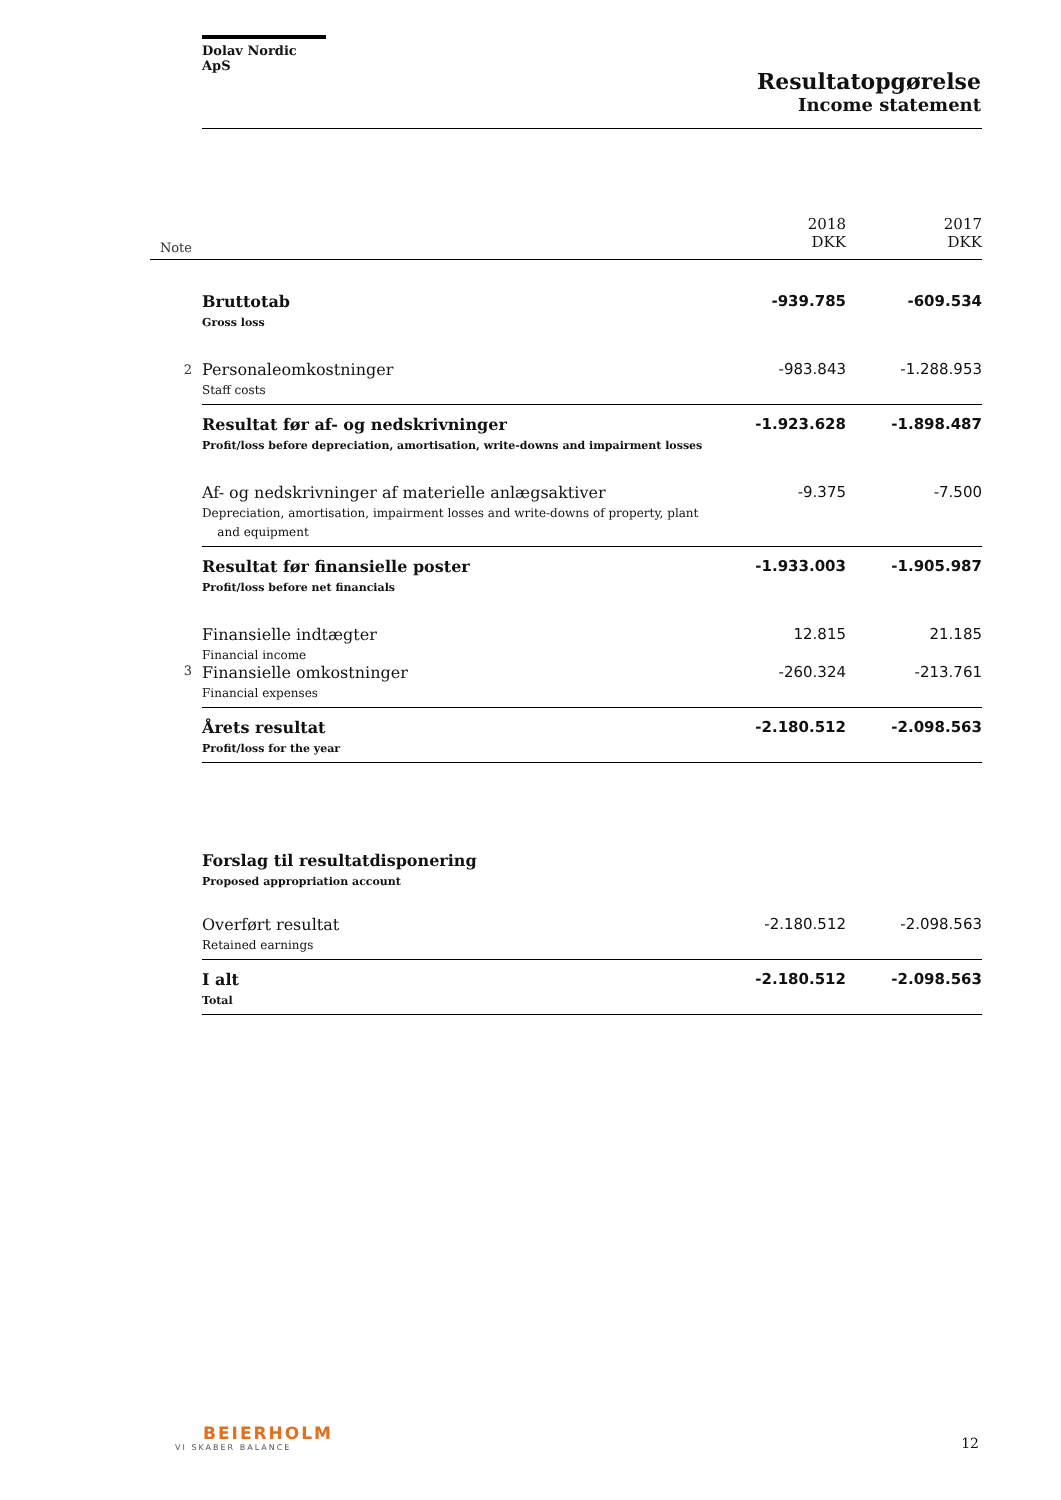Dolav Nordic ApS
Resultatopgørelse
Income statement
| Note | | 2018 DKK | 2017 DKK |
| | Bruttotab Gross loss | -939.785 | -609.534 |
| 2 | Personaleomkostninger Staff costs | -983.843 | -1.288.953 |
| | Resultat før af- og nedskrivninger Profit/loss before depreciation, amortisation, write-downs and impairment losses | -1.923.628 | -1.898.487 |
| | Af- og nedskrivninger af materielle anlægsaktiver Depreciation, amortisation, impairment losses and write-downs of property, plant and equipment | -9.375 | -7.500 |
| | Resultat før finansielle poster Profit/loss before net financials | -1.933.003 | -1.905.987 |
| | Finansielle indtægter Financial income | 12.815 | 21.185 |
| 3 | Finansielle omkostninger Financial expenses | -260.324 | -213.761 |
| | Årets resultat Profit/loss for the year | -2.180.512 | -2.098.563 |
| | Forslag til resultatdisponering Proposed appropriation account | | |
| | Overført resultat Retained earnings | -2.180.512 | -2.098.563 |
| | I alt Total | -2.180.512 | -2.098.563 |
BEIERHOLM
VI SKABER BALANCE
12